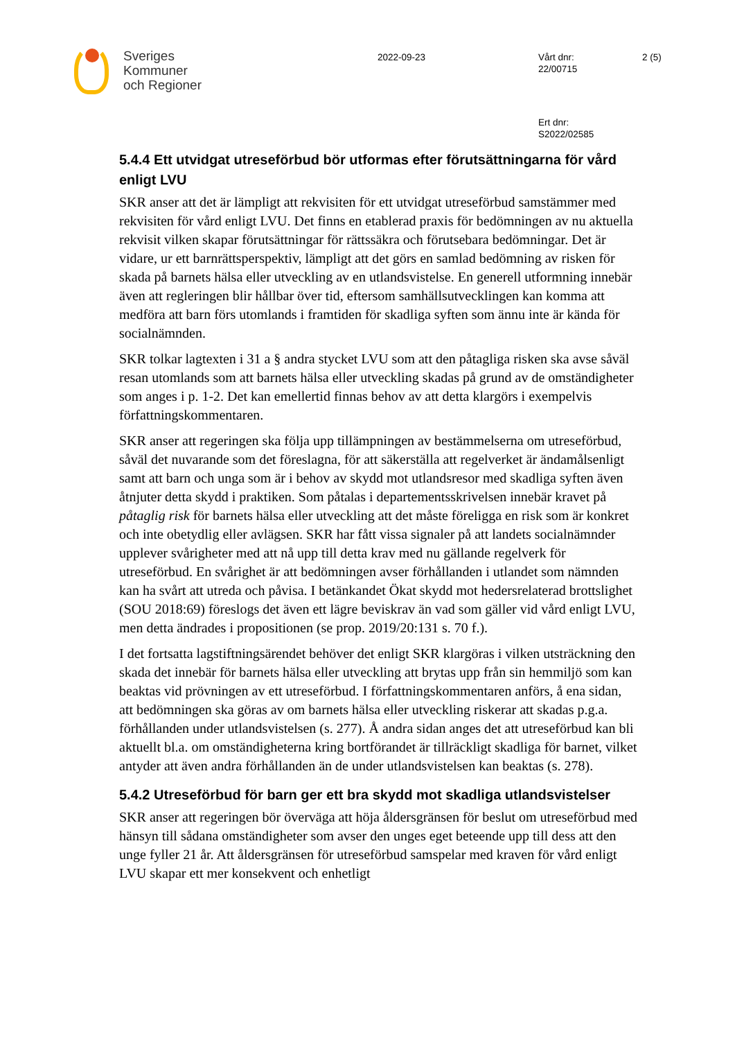Sveriges
Kommuner
och Regioner
2022-09-23 Vårt dnr:
22/00715
2 (5)
Ert dnr:
S2022/02585
5.4.4 Ett utvidgat utreseförbud bör utformas efter förutsättningarna för vård enligt LVU
SKR anser att det är lämpligt att rekvisiten för ett utvidgat utreseförbud samstämmer med rekvisiten för vård enligt LVU. Det finns en etablerad praxis för bedömningen av nu aktuella rekvisit vilken skapar förutsättningar för rättssäkra och förutsebara bedömningar. Det är vidare, ur ett barnrättsperspektiv, lämpligt att det görs en samlad bedömning av risken för skada på barnets hälsa eller utveckling av en utlandsvistelse. En generell utformning innebär även att regleringen blir hållbar över tid, eftersom samhällsutvecklingen kan komma att medföra att barn förs utomlands i framtiden för skadliga syften som ännu inte är kända för socialnämnden.
SKR tolkar lagtexten i 31 a § andra stycket LVU som att den påtagliga risken ska avse såväl resan utomlands som att barnets hälsa eller utveckling skadas på grund av de omständigheter som anges i p. 1-2. Det kan emellertid finnas behov av att detta klargörs i exempelvis författningskommentaren.
SKR anser att regeringen ska följa upp tillämpningen av bestämmelserna om utreseförbud, såväl det nuvarande som det föreslagna, för att säkerställa att regelverket är ändamålsenligt samt att barn och unga som är i behov av skydd mot utlandsresor med skadliga syften även åtnjuter detta skydd i praktiken. Som påtalas i departementsskrivelsen innebär kravet på påtaglig risk för barnets hälsa eller utveckling att det måste föreligga en risk som är konkret och inte obetydlig eller avlägsen. SKR har fått vissa signaler på att landets socialnämnder upplever svårigheter med att nå upp till detta krav med nu gällande regelverk för utreseförbud. En svårighet är att bedömningen avser förhållanden i utlandet som nämnden kan ha svårt att utreda och påvisa. I betänkandet Ökat skydd mot hedersrelaterad brottslighet (SOU 2018:69) föreslogs det även ett lägre beviskrav än vad som gäller vid vård enligt LVU, men detta ändrades i propositionen (se prop. 2019/20:131 s. 70 f.).
I det fortsatta lagstiftningsärendet behöver det enligt SKR klargöras i vilken utsträckning den skada det innebär för barnets hälsa eller utveckling att brytas upp från sin hemmiljö som kan beaktas vid prövningen av ett utreseförbud. I författningskommentaren anförs, å ena sidan, att bedömningen ska göras av om barnets hälsa eller utveckling riskerar att skadas p.g.a. förhållanden under utlandsvistelsen (s. 277). Å andra sidan anges det att utreseförbud kan bli aktuellt bl.a. om omständigheterna kring bortförandet är tillräckligt skadliga för barnet, vilket antyder att även andra förhållanden än de under utlandsvistelsen kan beaktas (s. 278).
5.4.2 Utreseförbud för barn ger ett bra skydd mot skadliga utlandsvistelser
SKR anser att regeringen bör överväga att höja åldersgränsen för beslut om utreseförbud med hänsyn till sådana omständigheter som avser den unges eget beteende upp till dess att den unge fyller 21 år. Att åldersgränsen för utreseförbud samspelar med kraven för vård enligt LVU skapar ett mer konsekvent och enhetligt